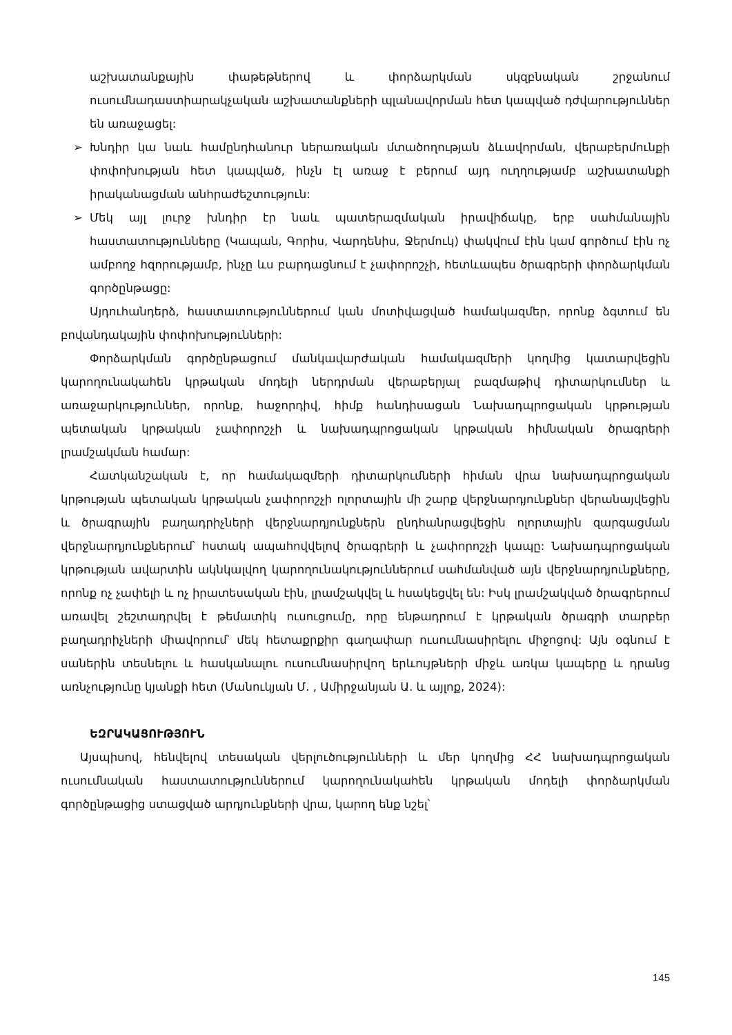աշխատանքային փաթեթներով և փորձարկման սկզբնական շրջանում ուսումնադաստիարակչական աշխատանքների պլանավորման հետ կապված դժվարություններ են առաջացել:
➢ Խնդիր կա նաև համընդհանուր ներառական մտածողության ձևավորման, վերաբերմունքի փոփոխության հետ կապված, ինչն էլ առաջ է բերում այդ ուղղությամբ աշխատանքի իրականացման անհրաժեշտություն:
➢ Մեկ այլ լուրջ խնդիր էր նաև պատերազմական իրավիճակը, երբ սահմանային հաստատությունները (Կապան, Գորիս, Վարդենիս, Ջերմուկ) փակվում էին կամ գործում էին ոչ ամբողջ հզորությամբ, ինչը ևս բարդացնում է չափորոշչի, հետևապես ծրագրերի փորձարկման գործընթացը:
Այդուհանդերձ, հաստատություններում կան մոտիվացված համակազմեր, որոնք ձգտում են բովանդակային փոփոխությունների:
Փորձարկման գործընթացում մանկավարժական համակազմերի կողմից կատարվեցին կարողունակահեն կրթական մոդելի ներդրման վերաբերյալ բազմաթիվ դիտարկումներ և առաջարկություններ, որոնք, հաջորդիվ, հիմք հանդիսացան Նախադպրոցական կրթության պետական կրթական չափորոշչի և նախադպրոցական կրթական հիմնական ծրագրերի լրամշակման համար:
Հատկանշական է, որ համակազմերի դիտարկումների հիման վրա նախադպրոցական կրթության պետական կրթական չափորոշչի ոլորտային մի շարք վերջնարդյունքներ վերանայվեցին և ծրագրային բաղադրիչների վերջնարդյունքներն ընդհանրացվեցին ոլորտային զարգացման վերջնարդյունքներում՝ հստակ ապահովվելով ծրագրերի և չափորոշչի կապը: Նախադպրոցական կրթության ավարտին ակնկալվող կարողունակություններում սահմանված այն վերջնարդյունքները, որոնք ոչ չափելի և ոչ իրատեսական էին, լրամշակվել և հսակեցվել են: Իսկ լրամշակված ծրագրերում առավել շեշտադրվել է թեմատիկ ուսուցումը, որը ենթադրում է կրթական ծրագրի տարբեր բաղադրիչների միավորում՝ մեկ հետաքրքիր գաղափար ուսումնասիրելու միջոցով: Այն օգնում է սաներին տեսնելու և հասկանալու ուսումնասիրվող երևույթների միջև առկա կապերը և դրանց առնչությունը կյանքի հետ (Մանուկյան Մ. , Ամիրջանյան Ա. և այլոք, 2024):
ԵԶՐԱԿԱՑՈՒԹՅՈՒՆ
Այսպիսով, հենվելով տեսական վերլուծությունների և մեր կողմից ՀՀ նախադպրոցական ուսումնական հաստատություններում կարողունակահեն կրթական մոդելի փորձարկման գործընթացից ստացված արդյունքների վրա, կարող ենք նշել՝
145